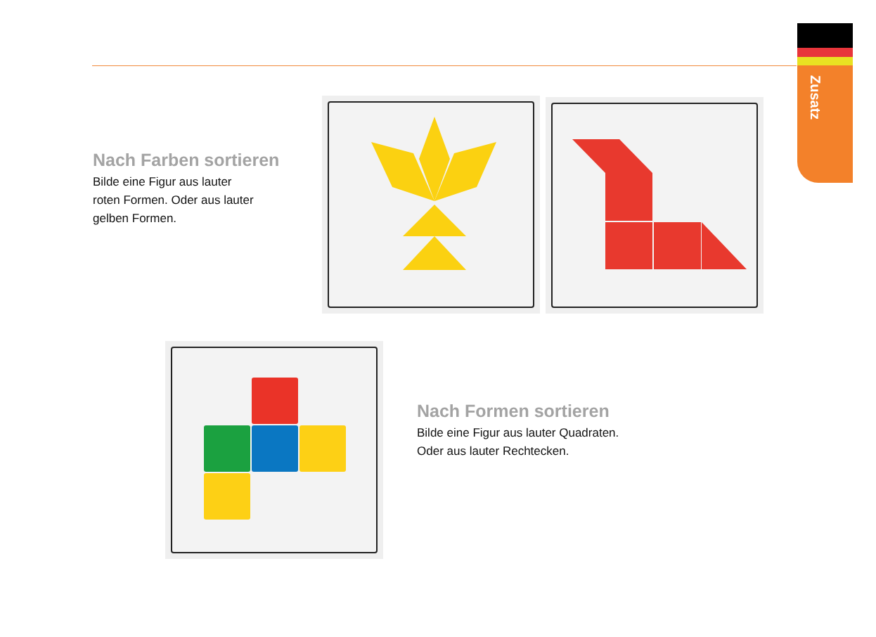Zusatz
Nach Farben sortieren
Bilde eine Figur aus lauter
roten Formen. Oder aus lauter
gelben Formen.
Nach Formen sortieren
Bilde eine Figur aus lauter Quadraten.
Oder aus lauter Rechtecken.